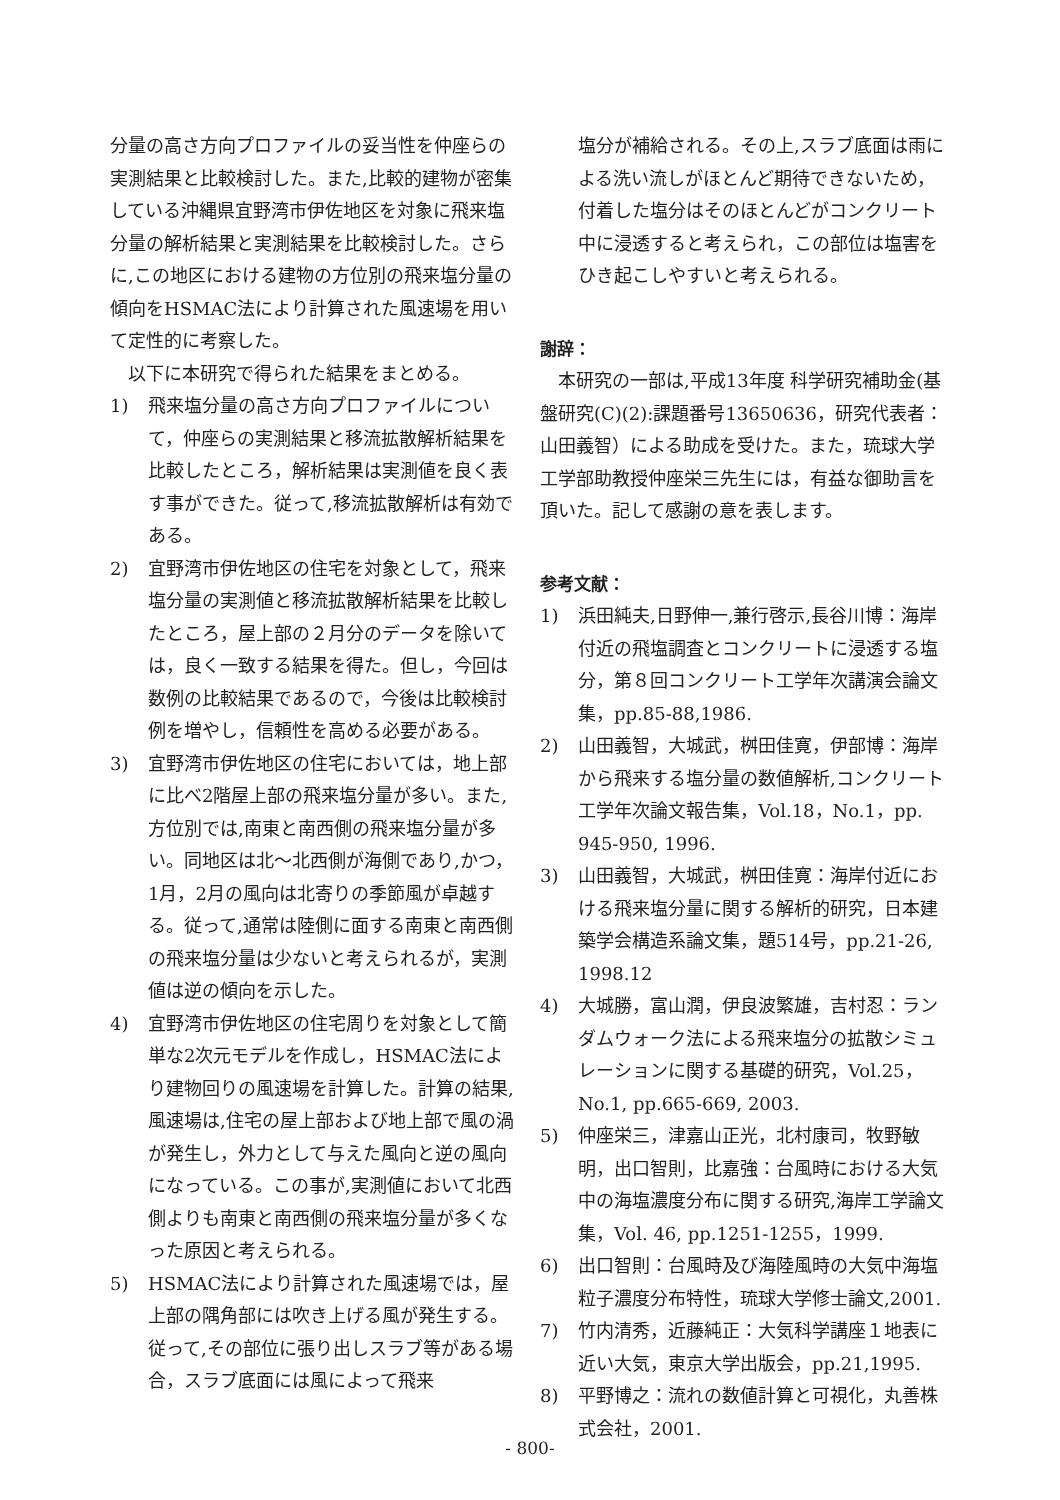分量の高さ方向プロファイルの妥当性を仲座らの実測結果と比較検討した。また,比較的建物が密集している沖縄県宜野湾市伊佐地区を対象に飛来塩分量の解析結果と実測結果を比較検討した。さらに,この地区における建物の方位別の飛来塩分量の傾向をHSMAC法により計算された風速場を用いて定性的に考察した。
以下に本研究で得られた結果をまとめる。
1) 飛来塩分量の高さ方向プロファイルについて，仲座らの実測結果と移流拡散解析結果を比較したところ，解析結果は実測値を良く表す事ができた。従って,移流拡散解析は有効である。
2) 宜野湾市伊佐地区の住宅を対象として，飛来塩分量の実測値と移流拡散解析結果を比較したところ，屋上部の２月分のデータを除いては，良く一致する結果を得た。但し，今回は数例の比較結果であるので，今後は比較検討例を増やし，信頼性を高める必要がある。
3) 宜野湾市伊佐地区の住宅においては，地上部に比べ2階屋上部の飛来塩分量が多い。また,方位別では,南東と南西側の飛来塩分量が多い。同地区は北～北西側が海側であり,かつ，1月，2月の風向は北寄りの季節風が卓越する。従って,通常は陸側に面する南東と南西側の飛来塩分量は少ないと考えられるが，実測値は逆の傾向を示した。
4) 宜野湾市伊佐地区の住宅周りを対象として簡単な2次元モデルを作成し，HSMAC法により建物回りの風速場を計算した。計算の結果,風速場は,住宅の屋上部および地上部で風の渦が発生し，外力として与えた風向と逆の風向になっている。この事が,実測値において北西側よりも南東と南西側の飛来塩分量が多くなった原因と考えられる。
5) HSMAC法により計算された風速場では，屋上部の隅角部には吹き上げる風が発生する。従って,その部位に張り出しスラブ等がある場合，スラブ底面には風によって飛来
塩分が補給される。その上,スラブ底面は雨による洗い流しがほとんど期待できないため，付着した塩分はそのほとんどがコンクリート中に浸透すると考えられ，この部位は塩害をひき起こしやすいと考えられる。
謝辞：
本研究の一部は,平成13年度 科学研究補助金(基盤研究(C)(2):課題番号13650636，研究代表者：山田義智）による助成を受けた。また，琉球大学工学部助教授仲座栄三先生には，有益な御助言を頂いた。記して感謝の意を表します。
参考文献：
1) 浜田純夫,日野伸一,兼行啓示,長谷川博：海岸付近の飛塩調査とコンクリートに浸透する塩分，第８回コンクリート工学年次講演会論文集，pp.85-88,1986.
2) 山田義智，大城武，桝田佳寛，伊部博：海岸から飛来する塩分量の数値解析,コンクリート工学年次論文報告集，Vol.18，No.1，pp. 945-950, 1996.
3) 山田義智，大城武，桝田佳寛：海岸付近における飛来塩分量に関する解析的研究，日本建築学会構造系論文集，題514号，pp.21-26, 1998.12
4) 大城勝，富山潤，伊良波繁雄，吉村忍：ランダムウォーク法による飛来塩分の拡散シミュレーションに関する基礎的研究，Vol.25，No.1, pp.665-669, 2003.
5) 仲座栄三，津嘉山正光，北村康司，牧野敏明，出口智則，比嘉強：台風時における大気中の海塩濃度分布に関する研究,海岸工学論文集，Vol. 46, pp.1251-1255，1999.
6) 出口智則：台風時及び海陸風時の大気中海塩粒子濃度分布特性，琉球大学修士論文,2001.
7) 竹内清秀，近藤純正：大気科学講座１地表に近い大気，東京大学出版会，pp.21,1995.
8) 平野博之：流れの数値計算と可視化，丸善株式会社，2001.
- 800-